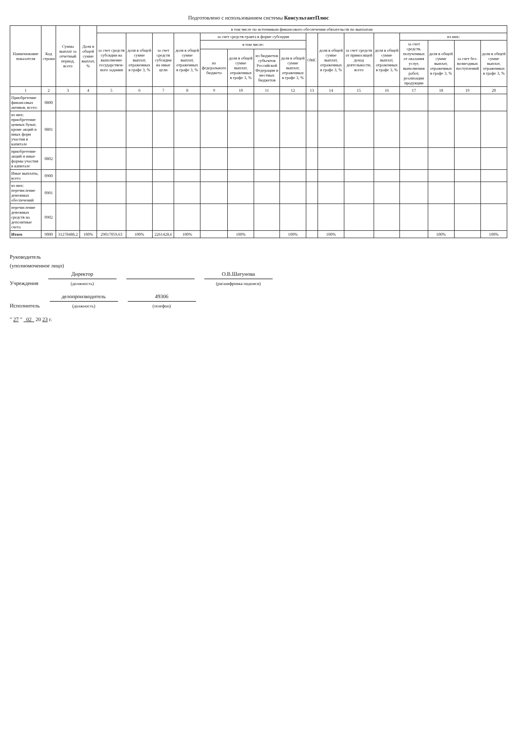Подготовлено с использованием системы КонсультантПлюс
| Наименование показателя | Код строки | Сумма выплат за отчетный период, всего | Доля в общей сумме выплат, % | в том числе по источникам финансового обеспечения обязательств по выплатам | | | | | | | | | | | | | | | |
| --- | --- | --- | --- | --- | --- | --- | --- | --- | --- | --- | --- | --- | --- | --- | --- | --- | --- | --- | --- |
| | | | | за счет средств субсидии на выполнение государствен-ного задания | доля в общей сумме выплат, отраженных в графе 3, % | за счет средств субсидии на иные цели | доля в общей сумме выплат, отраженных в графе 3, % | за счет средств гранта в форме субсидии | | | | ОМС | доля в общей сумме выплат, отраженных в графе 3, % | за счет средств от приносящей доход деятельности, всего | доля в общей сумме выплат, отраженных в графе 3, % | из них: | | | |
| | | | | | | | | в том числе: | | | | | | | | за счет средств, полученных от оказания услуг, выполнения работ, реализации продукции | доля в общей сумме выплат, отраженных в графе 3, % | за счет без-возмездных поступлений | доля в общей сумме выплат, отраженных в графе 3, % |
| | | | | | | | | из федерального бюджета | доля в общей сумме выплат, отраженных в графе 3, % | из бюджетов субъектов Российской Федерации и местных бюджетов | доля в общей сумме выплат, отраженных в графе 3, % | | | | | | | | |
| 1 | 2 | 3 | 4 | 5 | 6 | 7 | 8 | 9 | 10 | 11 | 12 | 13 | 14 | 15 | 16 | 17 | 18 | 19 | 20 |
| Приобретение финансовых активов, всего: | 0800 | | | | | | | | | | | | | | | | | | |
| из них: приобретение ценных бумаг, кроме акций и иных форм участия в капитале | 0801 | | | | | | | | | | | | | | | | | | |
| приобретение акций и иные формы участия в капитале | 0802 | | | | | | | | | | | | | | | | | | |
| Иные выплаты, всего | 0900 | | | | | | | | | | | | | | | | | | |
| из них: перечисление денежных обеспечений | 0901 | | | | | | | | | | | | | | | | | | |
| перечисление денежных средств на депозитные счета | 0902 | | | | | | | | | | | | | | | | | | |
| Итого | 9000 | 31278488,2 | 100% | 29017059,63 | 100% | 2261428,6 | 100% | | 100% | | 100% | | 100% | | | | 100% | | 100% |
Руководитель
(уполномоченное лицо)
Учреждения Директор
(должность)
О.В.Шатунова
(расшифровка подписи)
Исполнитель делопроизводитель
(должность) 49306
(телефон)
" 27 " 02 20 23 г.